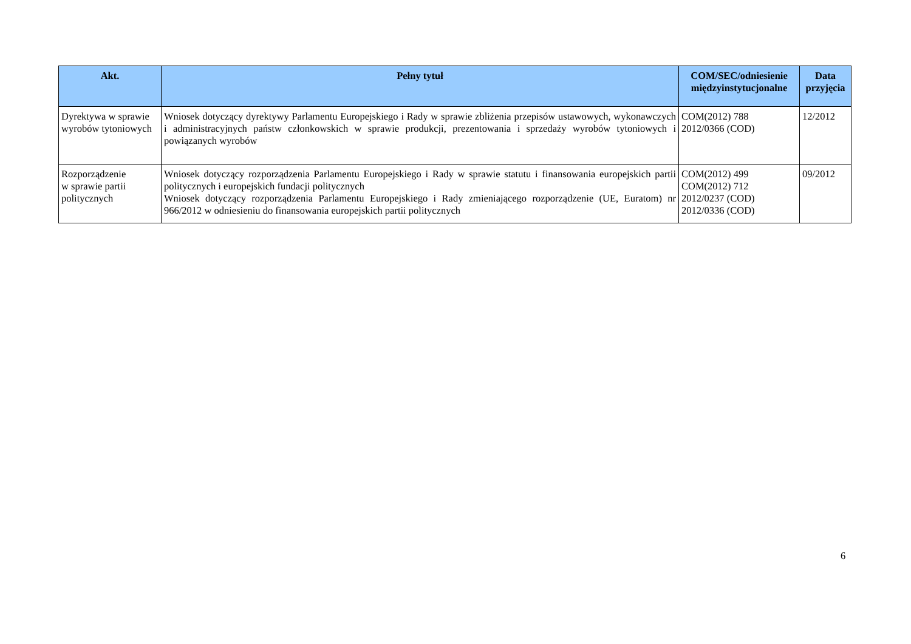| Akt. | Pełny tytuł | COM/SEC/odniesienie międzyinstytucjonalne | Data przyjęcia |
| --- | --- | --- | --- |
| Dyrektywa w sprawie wyrobów tytoniowych | Wniosek dotyczący dyrektywy Parlamentu Europejskiego i Rady w sprawie zbliżenia przepisów ustawowych, wykonawczych i administracyjnych państw członkowskich w sprawie produkcji, prezentowania i sprzedaży wyrobów tytoniowych i powiązanych wyrobów | COM(2012) 788 2012/0366 (COD) | 12/2012 |
| Rozporządzenie w sprawie partii politycznych | Wniosek dotyczący rozporządzenia Parlamentu Europejskiego i Rady w sprawie statutu i finansowania europejskich partii politycznych i europejskich fundacji politycznych Wniosek dotyczący rozporządzenia Parlamentu Europejskiego i Rady zmieniającego rozporządzenie (UE, Euratom) nr 966/2012 w odniesieniu do finansowania europejskich partii politycznych | COM(2012) 499 COM(2012) 712 2012/0237 (COD) 2012/0336 (COD) | 09/2012 |
6